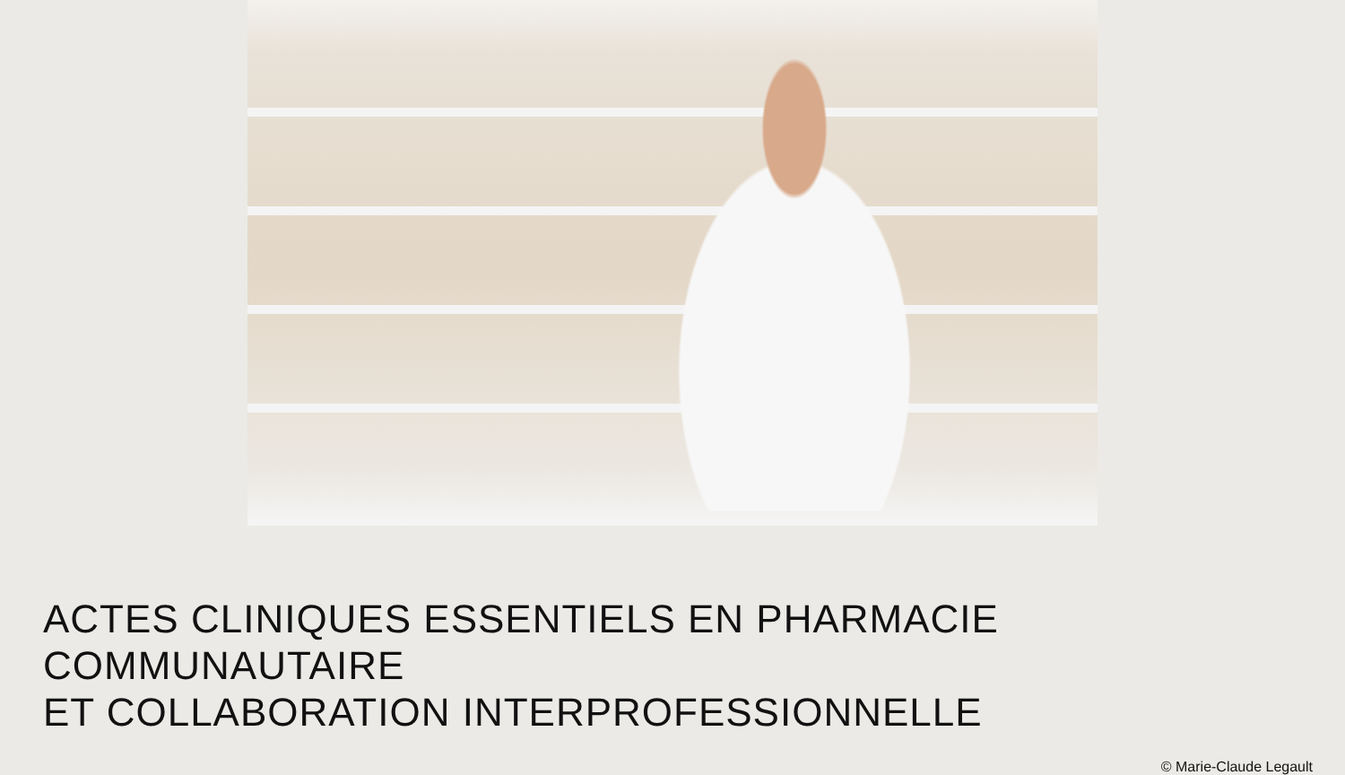ACTES CLINIQUES ESSENTIELS EN PHARMACIE COMMUNAUTAIRE
ET COLLABORATION INTERPROFESSIONNELLE
© Marie-Claude Legault